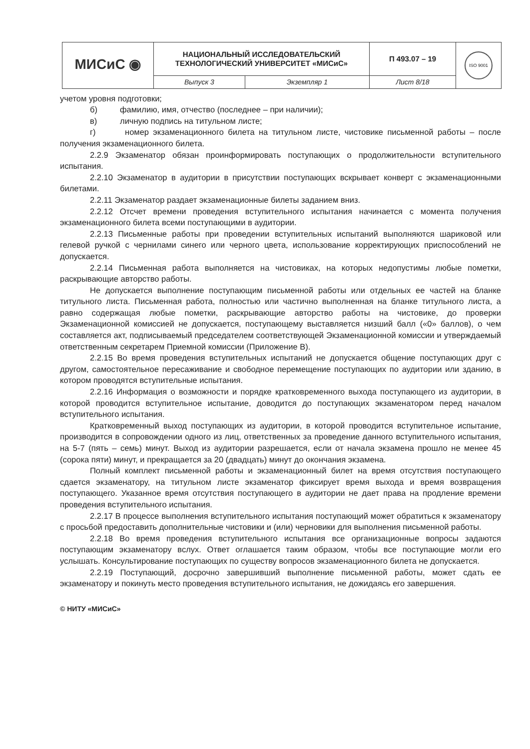| МИСиС ◉ | НАЦИОНАЛЬНЫЙ ИССЛЕДОВАТЕЛЬСКИЙ ТЕХНОЛОГИЧЕСКИЙ УНИВЕРСИТЕТ «МИСиС» | | П 493.07 – 19 | ISO 9001 |
| | Выпуск 3 | Экземпляр 1 | Лист 8/18 | |
учетом уровня подготовки;
б) фамилию, имя, отчество (последнее – при наличии);
в) личную подпись на титульном листе;
г) номер экзаменационного билета на титульном листе, чистовике письменной работы – после получения экзаменационного билета.
2.2.9 Экзаменатор обязан проинформировать поступающих о продолжительности вступительного испытания.
2.2.10 Экзаменатор в аудитории в присутствии поступающих вскрывает конверт с экзаменационными билетами.
2.2.11 Экзаменатор раздает экзаменационные билеты заданием вниз.
2.2.12 Отсчет времени проведения вступительного испытания начинается с момента получения экзаменационного билета всеми поступающими в аудитории.
2.2.13 Письменные работы при проведении вступительных испытаний выполняются шариковой или гелевой ручкой с чернилами синего или черного цвета, использование корректирующих приспособлений не допускается.
2.2.14 Письменная работа выполняется на чистовиках, на которых недопустимы любые пометки, раскрывающие авторство работы.
Не допускается выполнение поступающим письменной работы или отдельных ее частей на бланке титульного листа. Письменная работа, полностью или частично выполненная на бланке титульного листа, а равно содержащая любые пометки, раскрывающие авторство работы на чистовике, до проверки Экзаменационной комиссией не допускается, поступающему выставляется низший балл («0» баллов), о чем составляется акт, подписываемый председателем соответствующей Экзаменационной комиссии и утверждаемый ответственным секретарем Приемной комиссии (Приложение В).
2.2.15 Во время проведения вступительных испытаний не допускается общение поступающих друг с другом, самостоятельное пересаживание и свободное перемещение поступающих по аудитории или зданию, в котором проводятся вступительные испытания.
2.2.16 Информация о возможности и порядке кратковременного выхода поступающего из аудитории, в которой проводится вступительное испытание, доводится до поступающих экзаменатором перед началом вступительного испытания.
Кратковременный выход поступающих из аудитории, в которой проводится вступительное испытание, производится в сопровождении одного из лиц, ответственных за проведение данного вступительного испытания, на 5-7 (пять – семь) минут. Выход из аудитории разрешается, если от начала экзамена прошло не менее 45 (сорока пяти) минут, и прекращается за 20 (двадцать) минут до окончания экзамена.
Полный комплект письменной работы и экзаменационный билет на время отсутствия поступающего сдается экзаменатору, на титульном листе экзаменатор фиксирует время выхода и время возвращения поступающего. Указанное время отсутствия поступающего в аудитории не дает права на продление времени проведения вступительного испытания.
2.2.17 В процессе выполнения вступительного испытания поступающий может обратиться к экзаменатору с просьбой предоставить дополнительные чистовики и (или) черновики для выполнения письменной работы.
2.2.18 Во время проведения вступительного испытания все организационные вопросы задаются поступающим экзаменатору вслух. Ответ оглашается таким образом, чтобы все поступающие могли его услышать. Консультирование поступающих по существу вопросов экзаменационного билета не допускается.
2.2.19 Поступающий, досрочно завершивший выполнение письменной работы, может сдать ее экзаменатору и покинуть место проведения вступительного испытания, не дожидаясь его завершения.
© НИТУ «МИСиС»